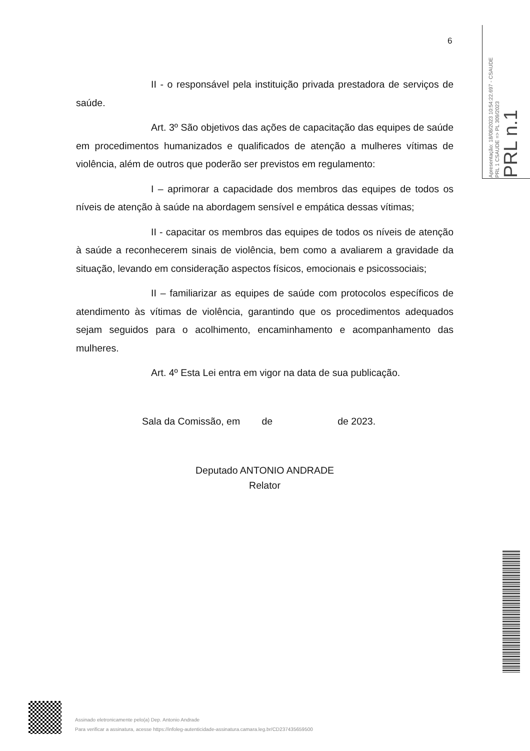6
Apresentação: 18/08/2023 10:54:22.697 - CSAUDE
PRL 1 CSAUDE => PL 309/2023
PRL n.1
II - o responsável pela instituição privada prestadora de serviços de saúde.
Art. 3º São objetivos das ações de capacitação das equipes de saúde em procedimentos humanizados e qualificados de atenção a mulheres vítimas de violência, além de outros que poderão ser previstos em regulamento:
I – aprimorar a capacidade dos membros das equipes de todos os níveis de atenção à saúde na abordagem sensível e empática dessas vítimas;
II - capacitar os membros das equipes de todos os níveis de atenção à saúde a reconhecerem sinais de violência, bem como a avaliarem a gravidade da situação, levando em consideração aspectos físicos, emocionais e psicossociais;
II – familiarizar as equipes de saúde com protocolos específicos de atendimento às vítimas de violência, garantindo que os procedimentos adequados sejam seguidos para o acolhimento, encaminhamento e acompanhamento das mulheres.
Art. 4º Esta Lei entra em vigor na data de sua publicação.
Sala da Comissão, em de de 2023.
Deputado ANTONIO ANDRADE
Relator
Assinado eletronicamente pelo(a) Dep. Antonio Andrade
Para verificar a assinatura, acesse https://infoleg-autenticidade-assinatura.camara.leg.br/CD237435659500